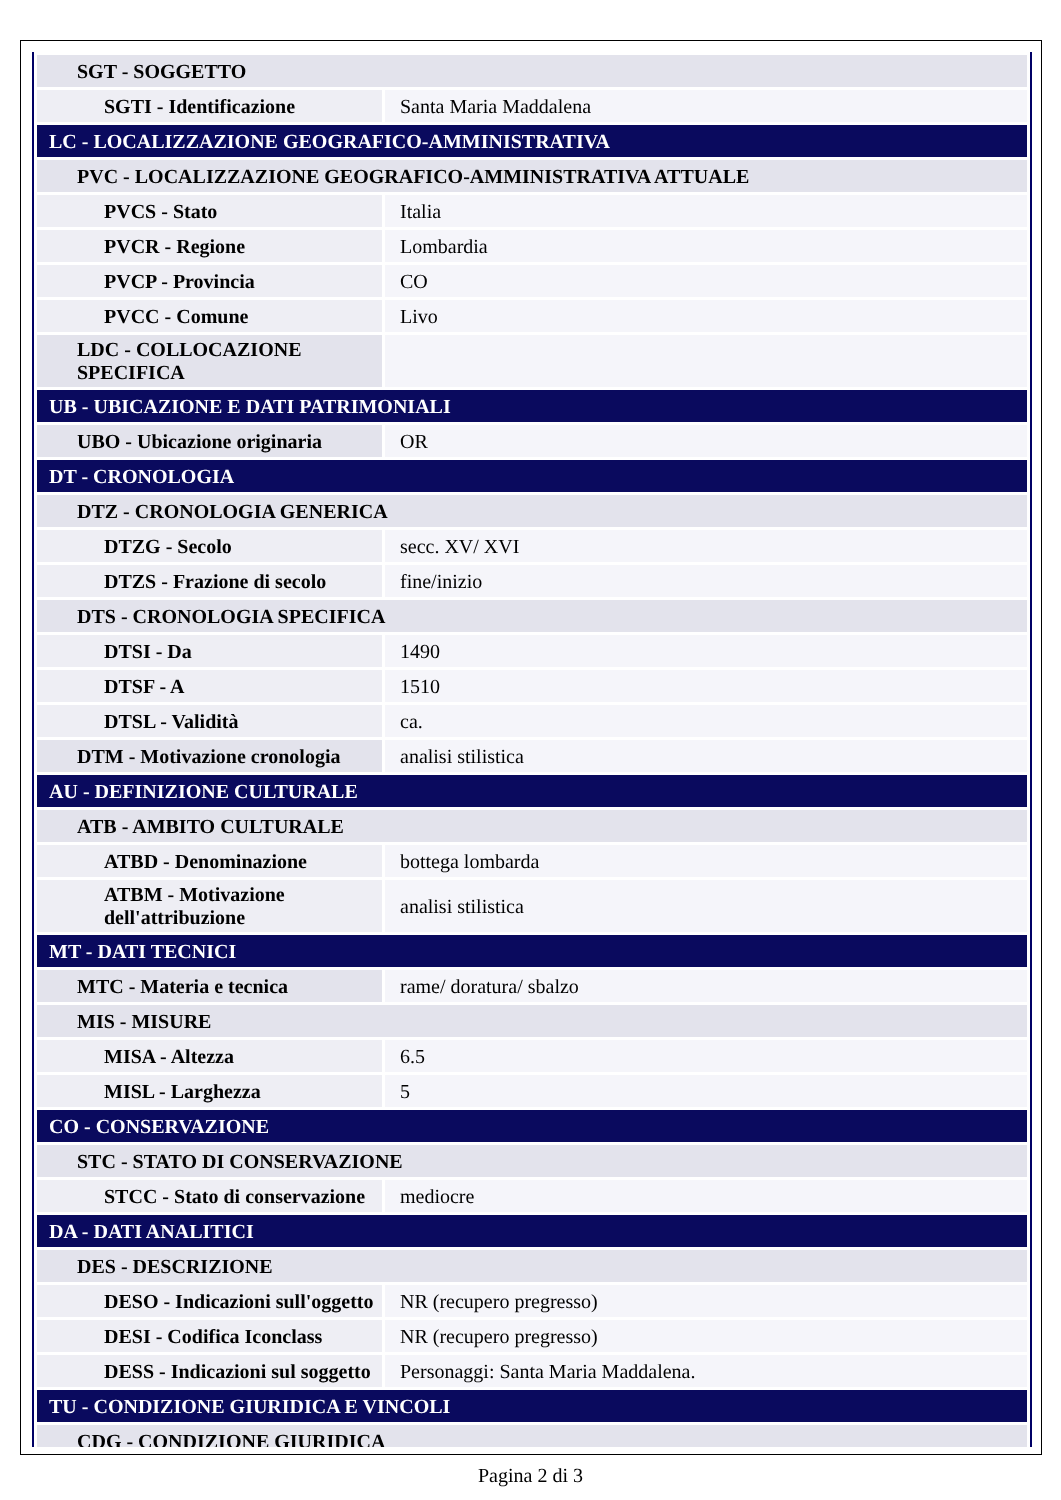| SGT - SOGGETTO | |
| SGTI - Identificazione | Santa Maria Maddalena |
| LC - LOCALIZZAZIONE GEOGRAFICO-AMMINISTRATIVA | |
| PVC - LOCALIZZAZIONE GEOGRAFICO-AMMINISTRATIVA ATTUALE | |
| PVCS - Stato | Italia |
| PVCR - Regione | Lombardia |
| PVCP - Provincia | CO |
| PVCC - Comune | Livo |
| LDC - COLLOCAZIONE SPECIFICA | |
| UB - UBICAZIONE E DATI PATRIMONIALI | |
| UBO - Ubicazione originaria | OR |
| DT - CRONOLOGIA | |
| DTZ - CRONOLOGIA GENERICA | |
| DTZG - Secolo | secc. XV/ XVI |
| DTZS - Frazione di secolo | fine/inizio |
| DTS - CRONOLOGIA SPECIFICA | |
| DTSI - Da | 1490 |
| DTSF - A | 1510 |
| DTSL - Validità | ca. |
| DTM - Motivazione cronologia | analisi stilistica |
| AU - DEFINIZIONE CULTURALE | |
| ATB - AMBITO CULTURALE | |
| ATBD - Denominazione | bottega lombarda |
| ATBM - Motivazione dell'attribuzione | analisi stilistica |
| MT - DATI TECNICI | |
| MTC - Materia e tecnica | rame/ doratura/ sbalzo |
| MIS - MISURE | |
| MISA - Altezza | 6.5 |
| MISL - Larghezza | 5 |
| CO - CONSERVAZIONE | |
| STC - STATO DI CONSERVAZIONE | |
| STCC - Stato di conservazione | mediocre |
| DA - DATI ANALITICI | |
| DES - DESCRIZIONE | |
| DESO - Indicazioni sull'oggetto | NR (recupero pregresso) |
| DESI - Codifica Iconclass | NR (recupero pregresso) |
| DESS - Indicazioni sul soggetto | Personaggi: Santa Maria Maddalena. |
| TU - CONDIZIONE GIURIDICA E VINCOLI | |
| CDG - CONDIZIONE GIURIDICA | |
Pagina 2 di 3